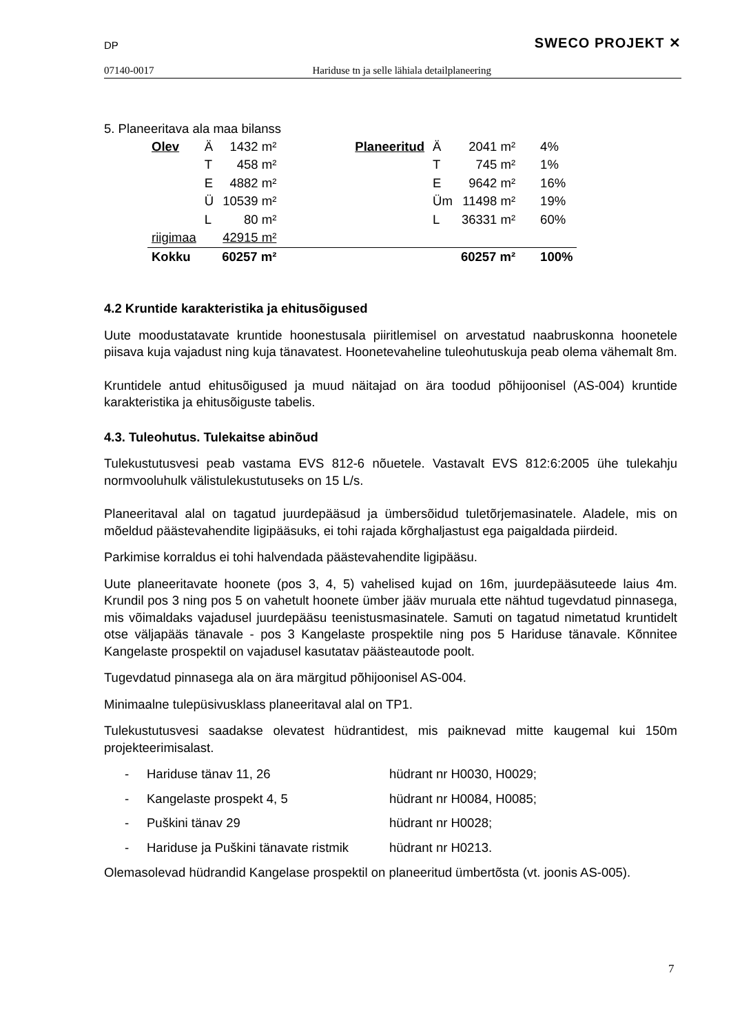DP SWECO PROJEKT ✕
07140-0017 Hariduse tn ja selle lähiala detailplaneering
5. Planeeritava ala maa bilanss
| Olev | Ä | 1432 m² | | Planeeritud | Ä | 2041 m² | 4% |
| | T | 458 m² | | | T | 745 m² | 1% |
| | E | 4882 m² | | | E | 9642 m² | 16% |
| | Ü | 10539 m² | | | Üm | 11498 m² | 19% |
| | L | 80 m² | | | L | 36331 m² | 60% |
| riigimaa | | 42915 m² | | | | | |
| Kokku | | 60257 m² | | | | 60257 m² | 100% |
4.2 Kruntide karakteristika ja ehitusõigused
Uute moodustatavate kruntide hoonestusala piiritlemisel on arvestatud naabruskonna hoonetele piisava kuja vajadust ning kuja tänavatest. Hoonetevaheline tuleohutuskuja peab olema vähemalt 8m.
Kruntidele antud ehitusõigused ja muud näitajad on ära toodud põhijoonisel (AS-004) kruntide karakteristika ja ehitusõiguste tabelis.
4.3. Tuleohutus. Tulekaitse abinõud
Tulekustutusvesi peab vastama EVS 812-6 nõuetele. Vastavalt EVS 812:6:2005 ühe tulekahju normvooluhulk välistulekustutuseks on 15 L/s.
Planeeritaval alal on tagatud juurdepääsud ja ümbersõidud tuletõrjemasinatele. Aladele, mis on mõeldud päästevahendite ligipääsuks, ei tohi rajada kõrghaljastust ega paigaldada piirdeid.
Parkimise korraldus ei tohi halvendada päästevahendite ligipääsu.
Uute planeeritavate hoonete (pos 3, 4, 5) vahelised kujad on 16m, juurdepääsuteede laius 4m. Krundil pos 3 ning pos 5 on vahetult hoonete ümber jääv muruala ette nähtud tugevdatud pinnasega, mis võimaldaks vajadusel juurdepääsu teenistusmasinatele. Samuti on tagatud nimetatud kruntidelt otse väljapääs tänavale - pos 3 Kangelaste prospektile ning pos 5 Hariduse tänavale. Kõnnitee Kangelaste prospektil on vajadusel kasutatav päästeautode poolt.
Tugevdatud pinnasega ala on ära märgitud põhijoonisel AS-004.
Minimaalne tulepüsivusklass planeeritaval alal on TP1.
Tulekustutusvesi saadakse olevatest hüdrantidest, mis paiknevad mitte kaugemal kui 150m projekteerimisalast.
- Hariduse tänav 11, 26 hüdrant nr H0030, H0029;
- Kangelaste prospekt 4, 5 hüdrant nr H0084, H0085;
- Puškini tänav 29 hüdrant nr H0028;
- Hariduse ja Puškini tänavate ristmik hüdrant nr H0213.
Olemasolevad hüdrandid Kangelase prospektil on planeeritud ümbertõsta (vt. joonis AS-005).
7